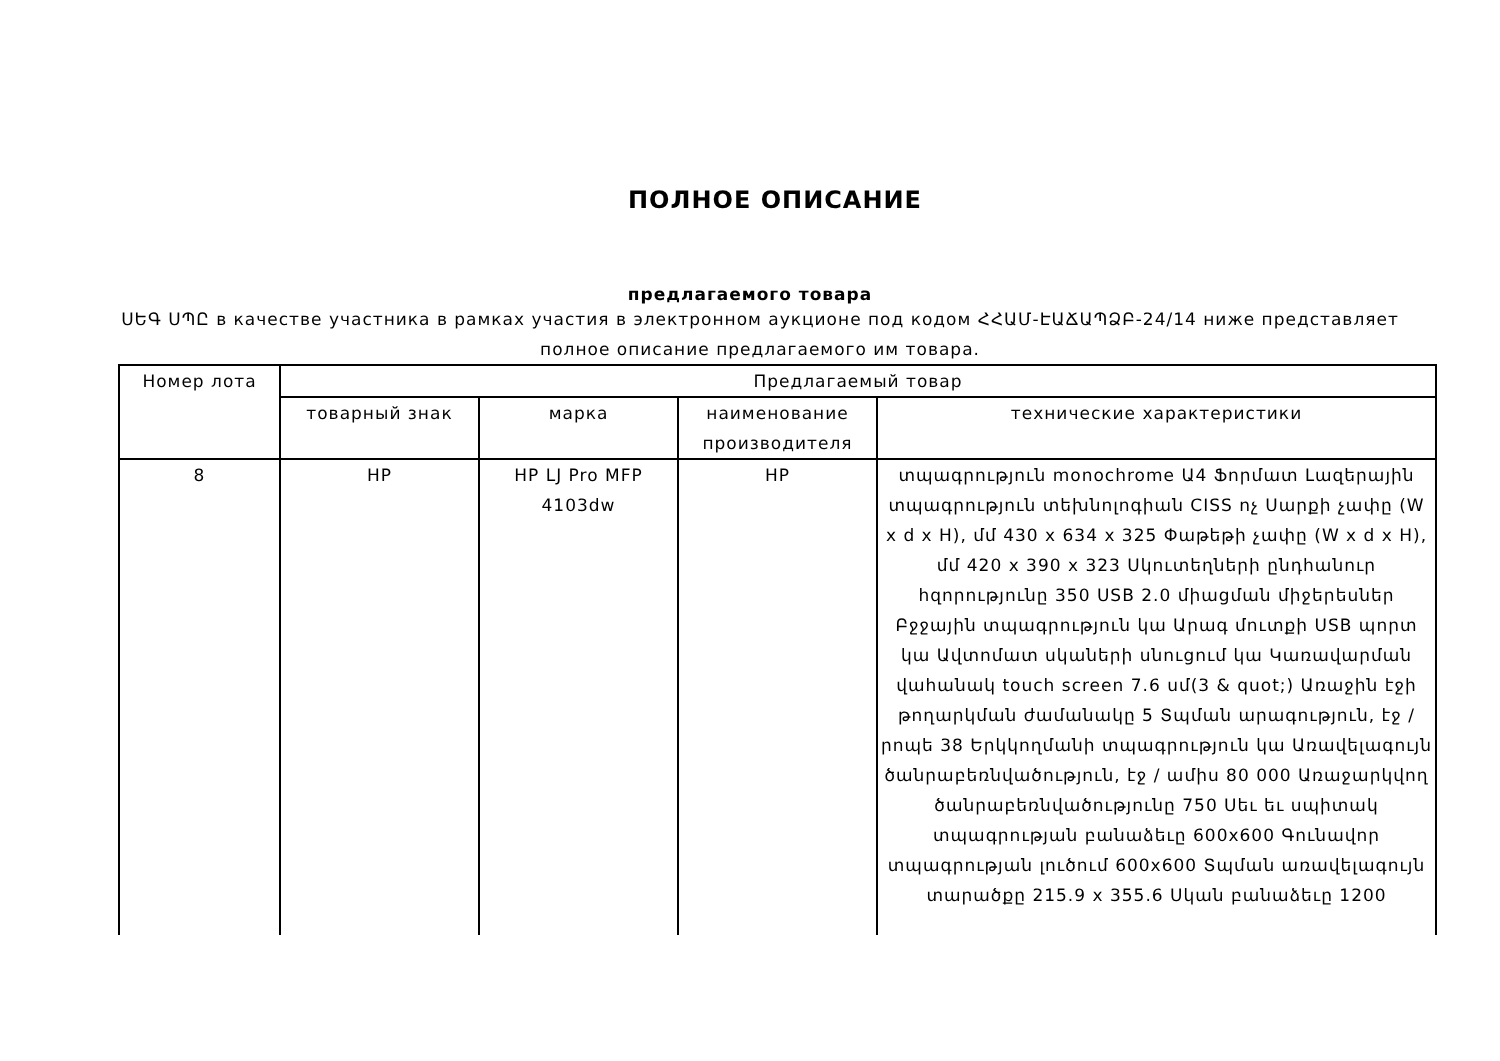ПОЛНОЕ ОПИСАНИЕ
предлагаемого товара
ՍԵԳ ՍՊԸ в качестве участника в рамках участия в электронном аукционе под кодом ՀՀԱՄ-ԷԱՃԱՊՁԲ-24/14 ниже представляет полное описание предлагаемого им товара.
| Номер лота | Предлагаемый товар | | | |
| --- | --- | --- | --- | --- |
| | товарный знак | марка | наименование производителя | технические характеристики |
| 8 | HP | HP LJ Pro MFP 4103dw | HP | տպագրություն monochrome Ա4 Ֆորմատ Լազերային տպագրություն տեխնոլոգիան CISS ոչ Սարքի չափը (W x d x H), մմ 430 x 634 x 325 Փաթեթի չափը (W x d x H), մմ 420 x 390 x 323 Սկուտեղների ընդհանուր հզորությունը 350 USB 2.0 միացման միջերեսներ Բջջային տպագրություն կա Արագ մուտքի USB պորտ կա Ավտոմատ սկաների սնուցում կա Կառավարման վահանակ touch screen 7.6 սմ(3 & quot;) Առաջին էջի թողարկման ժամանակը 5 Տպման արագություն, էջ / րոպե 38 Երկկողմանի տպագրություն կա Առավելագույն ծանրաբեռնվածություն, էջ / ամիս 80 000 Առաջարկվող ծանրաբեռնվածությունը 750 Սեւ եւ սպիտակ տպագրության բանաձեւը 600x600 Գունավոր տպագրության լուծում 600x600 Տպման առավելագույն տարածքը 215.9 x 355.6 Սկան բանաձեւը 1200 |